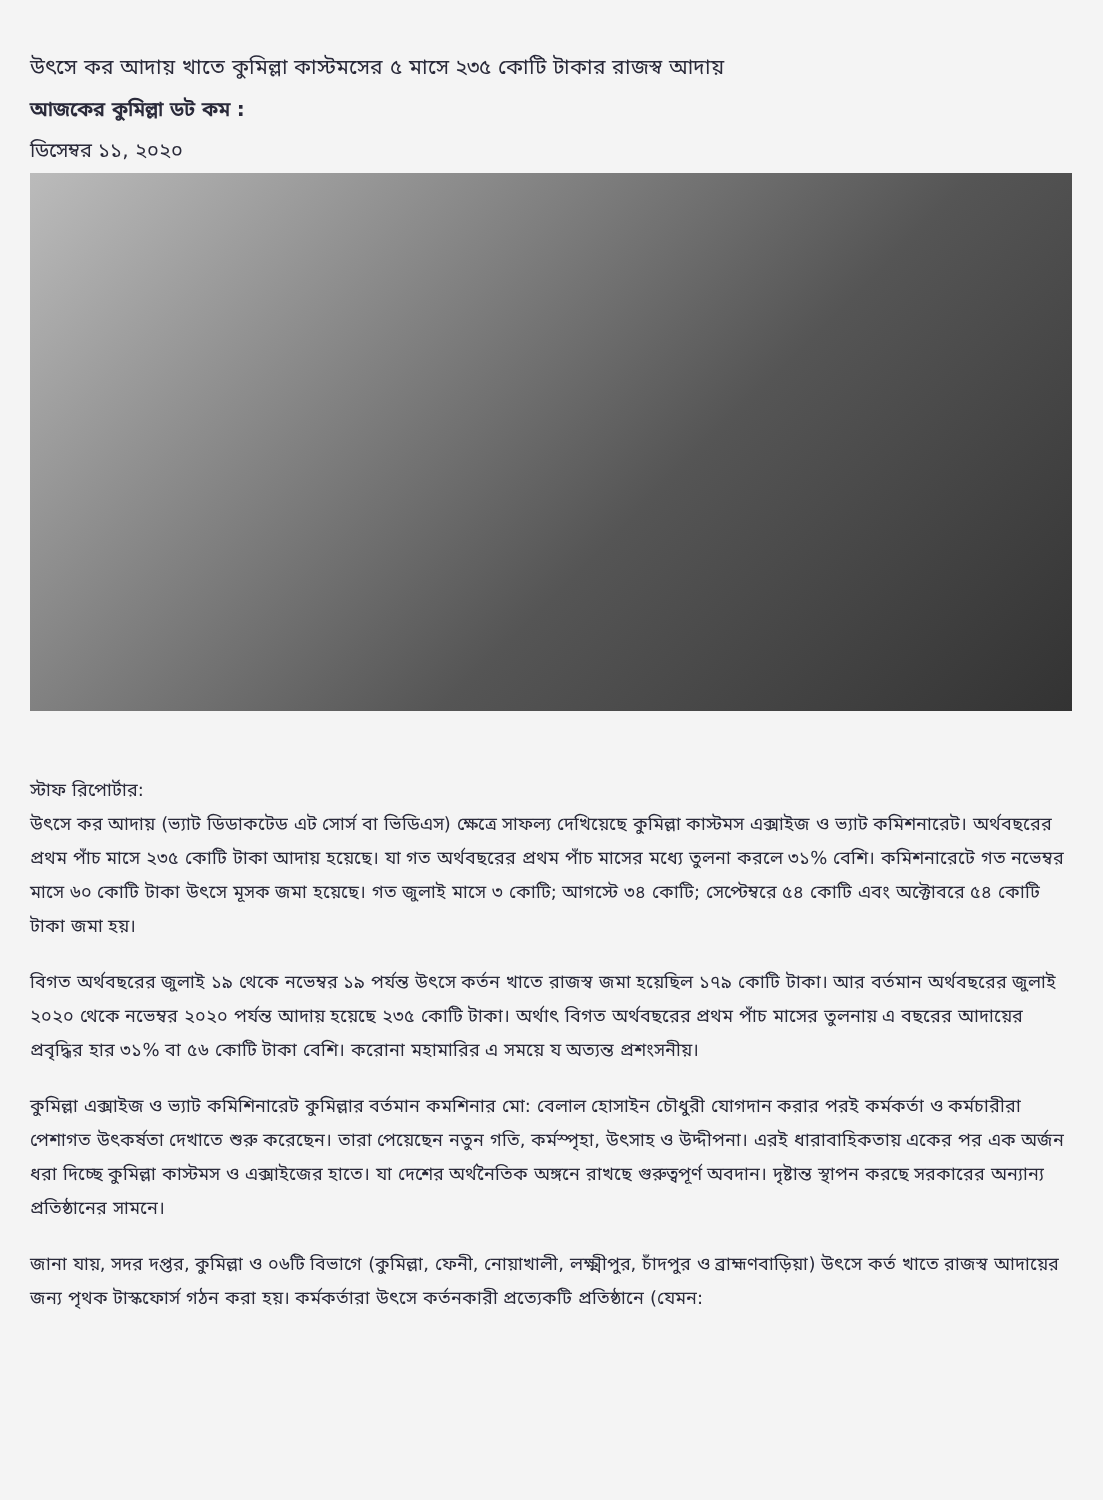উৎসে কর আদায় খাতে কুমিল্লা কাস্টমসের ৫ মাসে ২৩৫ কোটি টাকার রাজস্ব আদায়
আজকের কুমিল্লা ডট কম :
ডিসেম্বর ১১, ২০২০
স্টাফ রিপোর্টার:
উৎসে কর আদায় (ভ্যাট ডিডাকটেড এট সোর্স বা ভিডিএস) ক্ষেত্রে সাফল্য দেখিয়েছে কুমিল্লা কাস্টমস এক্সাইজ ও ভ্যাট কমিশনারেট। অর্থবছরের প্রথম পাঁচ মাসে ২৩৫ কোটি টাকা আদায় হয়েছে। যা গত অর্থবছরের প্রথম পাঁচ মাসের মধ্যে তুলনা করলে ৩১% বেশি। কমিশনারেটে গত নভেম্বর মাসে ৬০ কোটি টাকা উৎসে মূসক জমা হয়েছে। গত জুলাই মাসে ৩ কোটি; আগস্টে ৩৪ কোটি; সেপ্টেম্বরে ৫৪ কোটি এবং অক্টোবরে ৫৪ কোটি টাকা জমা হয়।
বিগত অর্থবছরের জুলাই ১৯ থেকে নভেম্বর ১৯ পর্যন্ত উৎসে কর্তন খাতে রাজস্ব জমা হয়েছিল ১৭৯ কোটি টাকা। আর বর্তমান অর্থবছরের জুলাই ২০২০ থেকে নভেম্বর ২০২০ পর্যন্ত আদায় হয়েছে ২৩৫ কোটি টাকা। অর্থাৎ বিগত অর্থবছরের প্রথম পাঁচ মাসের তুলনায় এ বছরের আদায়ের প্রবৃদ্ধির হার ৩১% বা ৫৬ কোটি টাকা বেশি। করোনা মহামারির এ সময়ে য অত্যন্ত প্রশংসনীয়।
কুমিল্লা এক্সাইজ ও ভ্যাট কমিশিনারেট কুমিল্লার বর্তমান কমশিনার মো: বেলাল হোসাইন চৌধুরী যোগদান করার পরই কর্মকর্তা ও কর্মচারীরা পেশাগত উৎকর্ষতা দেখাতে শুরু করেছেন। তারা পেয়েছেন নতুন গতি, কর্মস্পৃহা, উৎসাহ ও উদ্দীপনা। এরই ধারাবাহিকতায় একের পর এক অর্জন ধরা দিচ্ছে কুমিল্লা কাস্টমস ও এক্সাইজের হাতে। যা দেশের অর্থনৈতিক অঙ্গনে রাখছে গুরুত্বপূর্ণ অবদান। দৃষ্টান্ত স্থাপন করছে সরকারের অন্যান্য প্রতিষ্ঠানের সামনে।
জানা যায়, সদর দপ্তর, কুমিল্লা ও ০৬টি বিভাগে (কুমিল্লা, ফেনী, নোয়াখালী, লক্ষ্মীপুর, চাঁদপুর ও ব্রাহ্মণবাড়িয়া) উৎসে কর্ত খাতে রাজস্ব আদায়ের জন্য পৃথক টাস্কফোর্স গঠন করা হয়। কর্মকর্তারা উৎসে কর্তনকারী প্রত্যেকটি প্রতিষ্ঠানে (যেমন: